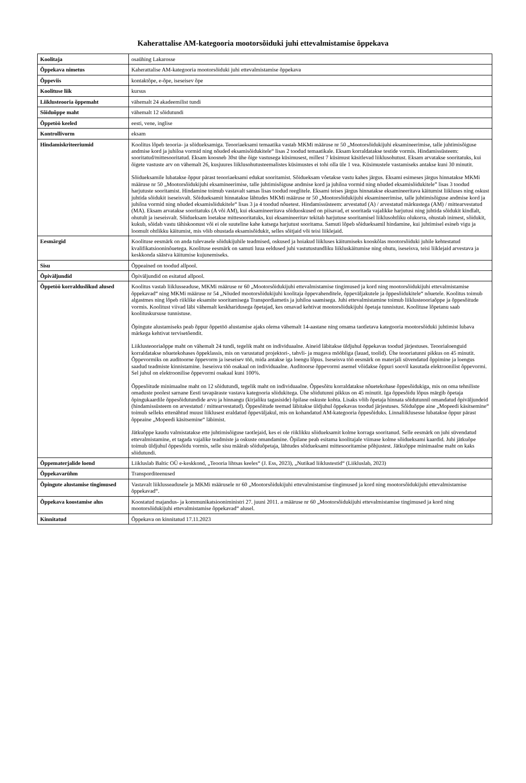Kaherattalise AM-kategooria mootorsõiduki juhi ettevalmistamise õppekava
| Koolitaja | osaühing Lakarosse |
| Õppekava nimetus | Kaherattalise AM-kategooria mootorsõiduki juhi ettevalmistamise õppekava |
| Õppeviis | kontaktõpe, e-õpe, iseseisev õpe |
| Koolituse liik | kursus |
| Liiklusteooria õppemaht | vähemalt 24 akadeemilist tundi |
| Sõiduõppe maht | vähemalt 12 sõidutundi |
| Õppetöö keeled | eesti, vene, inglise |
| Kontrollivorm | eksam |
| Hindamiskriteeriumid | Koolitus lõpeb teooria- ja sõidueksamiga. Teooriaeksami temaatika vastab MKMi määruse nr 50 „Mootorsõidukijuhi eksamineerimise, talle juhtimisõiguse andmise kord ja juhiloa vormid ning nõuded eksamisõidukitele“ lisas 2 toodud temaatikale. Eksam korraldatakse testide vormis. Hindamissüsteem: sooritatud/mittesooritatud. Eksam koosneb 30st ühe õige vastusega küsimusest, millest 7 küsimust käsitlevad liiklusohutust. Eksam arvatakse sooritatuks, kui õigete vastuste arv on vähemalt 26, kusjuures liiklusohutusteemalistes küsimustes ei tohi olla üle 1 vea. Küsimustele vastamiseks antakse kuni 30 minutit. Sõidueksamile lubatakse õppur pärast teooriaeksami edukat sooritamist. Sõidueksam võetakse vastu kahes järgus. Eksami esimeses järgus hinnatakse MKMi määruse nr 50 „Mootorsõidukijuhi eksamineerimise, talle juhtimisõiguse andmise kord ja juhiloa vormid ning nõuded eksamisõidukitele” lisas 3 toodud harjutuste sooritamist. Hindamine toimub vastavalt samas lisas toodud reeglitele. Eksami teises järgus hinnatakse eksamineeritava käitumist liikluses ning oskust juhtida sõidukit iseseisvalt. Sõidueksamit hinnatakse lähtudes MKMi määruse nr 50 „Mootorsõidukijuhi eksamineerimise, talle juhtimisõiguse andmise kord ja juhiloa vormid ning nõuded eksamisõidukitele“ lisas 3 ja 4 toodud nõuetest. Hindamissüsteem: arvestatud (A) / arvestatud märkustega (AM) / mittearvestatud (MA). Eksam arvatakse sooritatuks (A või AM), kui eksamineeritava sõiduoskused on piisavad, et sooritada vajalikke harjutusi ning juhtida sõidukit kindlalt, ohutult ja iseseisvalt. Sõidueksam loetakse mittesooritatuks, kui eksamineeritav tekitab harjutuse sooritamisel liiklusohtliku olukorra, ohustab inimest, sõidukit, kukub, sõidab vastu tähiskoonust või ei ole suuteline kahe katsega harjutust sooritama. Samuti lõpeb sõidueksamil hindamine, kui juhtimisel esineb vigu ja loomult ohtlikku käitumist, mis võib ohustada eksamisõidukit, selles sõitjaid või teisi liiklejaid. |
| Eesmärgid | Koolituse eesmärk on anda tulevasele sõidukijuhile teadmised, oskused ja hoiakud liikluses käitumiseks kooskõlas mootorsõiduki juhile kehtestatud kvalifikatsiooninõuetega. Koolituse eesmärk on samuti luua eeldused juhi vastutustundliku liikluskäitumise ning ohutu, iseseisva, teisi liiklejaid arvestava ja keskkonda säästva käitumise kujunemiseks. |
| Sisu | Õppeained on toodud allpool. |
| Õpiväljundid | Õpiväljundid on esitatud allpool. |
| Õppetöö korralduslikud alused | Koolitus vastab liiklusseaduse, MKMi määruse nr 60 „Mootorsõidukijuhi ettevalmistamise tingimused ja kord ning mootorsõidukijuhi ettevalmistamise õppekavad“ ning MKMi määruse nr 54 „Nõuded mootorsõidukijuhi koolitaja õppevahenditele, õppeväljakutele ja õppesõidukitele“ nõuetele. Koolitus toimub algastmes ning lõpeb riiklike eksamite sooritamisega Transpordiametis ja juhiloa saamisega. Juhi ettevalmistamine toimub liiklusteooriaõppe ja õppesõitude vormis. Koolitust viivad läbi vähemalt keskharidusega õpetajad, kes omavad kehtivat mootorsõidukijuhi õpetaja tunnistust. Koolituse lõpetanu saab koolituskursuse tunnistuse. Õpingute alustamiseks peab õppur õppetöö alustamise ajaks olema vähemalt 14-aastane ning omama taotletava kategooria mootorsõiduki juhtimist lubava märkega kehtivat tervisetõendit. Liiklusteooriaõppe maht on vähemalt 24 tundi, tegelik maht on individuaalne. Aineid läbitakse üldjuhul õppekavas toodud järjestuses. Teoorialoenguid korraldatakse nõuetekohases õppeklassis, mis on varustatud projektori-, tahvli- ja mugava mööbliga (lauad, toolid). Ühe teooriatunni pikkus on 45 minutit. Õppevormiks on auditoorne õppevorm ja iseseisev töö, mida antakse iga loengu lõpus. Iseseisva töö eesmärk on materjali süvendatud õppimine ja loengus saadud teadmiste kinnistamine. Iseseisva töö osakaal on individuaalne. Auditoorse õppevormi asemel võidakse õppuri soovil kasutada elektroonilist õppevormi. Sel juhul on elektroonilise õppevormi osakaal kuni 100%. Õppesõitude minimaalne maht on 12 sõidutundi, tegelik maht on individuaalne. Õppesõitu korraldatakse nõuetekohase õppesõidukiga, mis on oma tehniliste omaduste poolest sarnane Eesti tavapäraste vastava kategooria sõidukitega. Ühe sõidutunni pikkus on 45 minutit. Iga õppesõidu lõpus märgib õpetaja õpingukaardile õppesõidutundide arvu ja hinnangu (kirjaliku tagasiside) õpilase oskuste kohta. Lisaks võib õpetaja hinnata sõidutunnil omandatud õpiväljundeid (hindamissüsteem on arvestatud / mittearvestatud). Õppesõitude teemad läbitakse üldjuhul õppekavas toodud järjestuses. Sõiduõppe aine „Mopeedi käsitsemine“ toimub selleks ettenähtud muust liiklusest eraldatud õppeväljakul, mis on kohandatud AM-kategooria õppesõiduks. Linnaliiklusesse lubatakse õppur pärast õppeaine „Mopeedi käsitsemine“ läbimist. Jätkuõppe kaudu valmistatakse ette juhtimisõiguse taotlejaid, kes ei ole riiklikku sõidueksamit kolme korraga sooritanud. Selle eesmärk on juhi süvendatud ettevalmistamine, et tagada vajalike teadmiste ja oskuste omandamine. Õpilane peab esitama koolitajale viimase kolme sõidueksami kaardid. Juhi jätkuõpe toimub üldjuhul õppesõidu vormis, selle sisu määrab sõiduõpetaja, lähtudes sõidueksami mittesooritamise põhjustest. Jätkuõppe minimaalne maht on kaks sõidutundi. |
| Õppematerjalide loend | Liikluslab Baltic OÜ e-keskkond, „Teooria lihtsas keeles“ (J. Ess, 2023), „Nutikad liiklustestid“ (Liikluslab, 2023) |
| Õppekavarühm | Transporditeenused |
| Õpingute alustamise tingimused | Vastavalt liiklusseadusele ja MKMi määrusele nr 60 „Mootorsõidukijuhi ettevalmistamise tingimused ja kord ning mootorsõidukijuhi ettevalmistamise õppekavad“. |
| Õppekava koostamise alus | Koostatud majandus- ja kommunikatsiooniministri 27. juuni 2011. a määruse nr 60 „Mootorsõidukijuhi ettevalmistamise tingimused ja kord ning mootorsõidukijuhi ettevalmistamise õppekavad“ alusel. |
| Kinnitatud | Õppekava on kinnitatud 17.11.2023 |